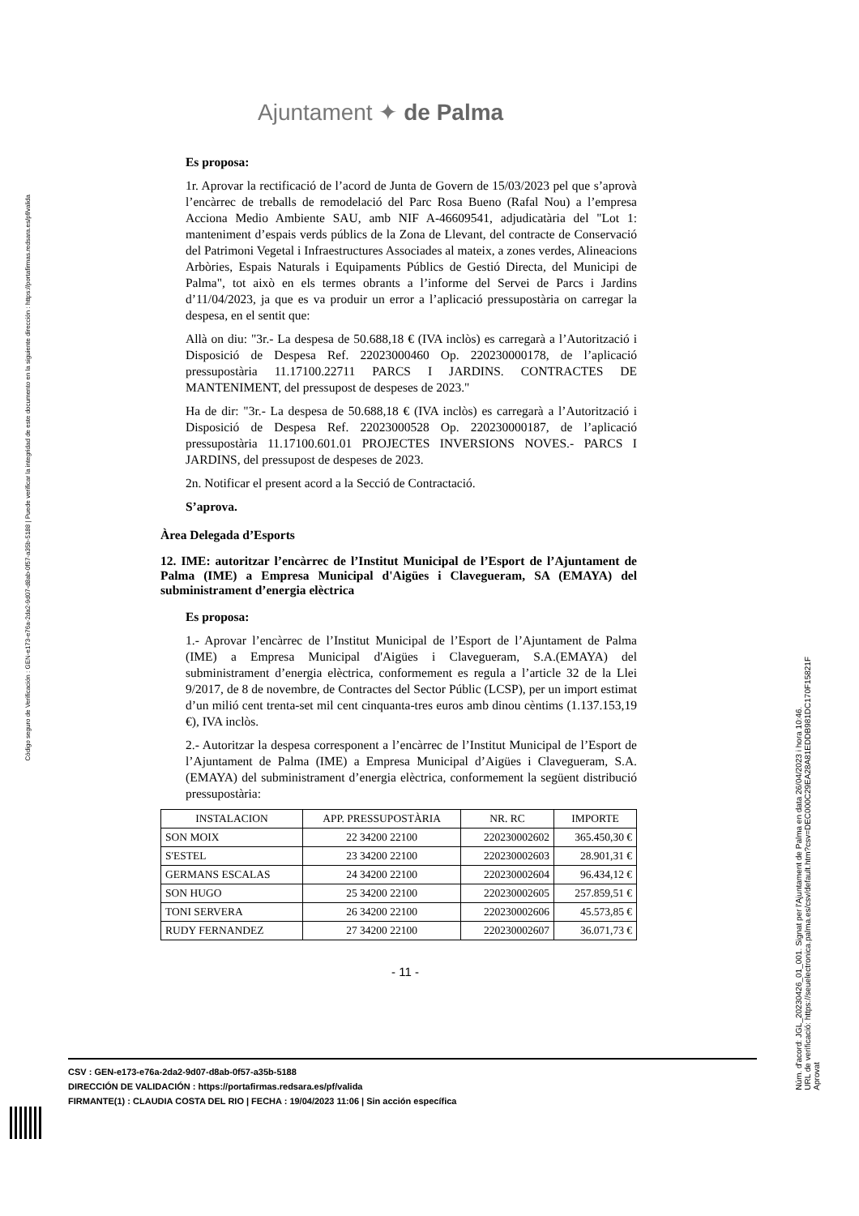Código seguro de Verificación : GEN-e173-e76a-2da2-9d07-d8ab-0f57-a35b-5188 | Puede verificar la integridad de este documento en la siguiente dirección : https://portafirmas.redsara.es/pf/valida
Ajuntament ✦ de Palma
Es proposa:
1r. Aprovar la rectificació de l’acord de Junta de Govern de 15/03/2023 pel que s’aprovà l’encàrrec de treballs de remodelació del Parc Rosa Bueno (Rafal Nou) a l’empresa Acciona Medio Ambiente SAU, amb NIF A-46609541, adjudicatària del "Lot 1: manteniment d’espais verds públics de la Zona de Llevant, del contracte de Conservació del Patrimoni Vegetal i Infraestructures Associades al mateix, a zones verdes, Alineacions Arbòries, Espais Naturals i Equipaments Públics de Gestió Directa, del Municipi de Palma", tot això en els termes obrants a l’informe del Servei de Parcs i Jardins d’11/04/2023, ja que es va produir un error a l’aplicació pressupostària on carregar la despesa, en el sentit que:
Allà on diu: "3r.- La despesa de 50.688,18 € (IVA inclòs) es carregarà a l’Autorització i Disposició de Despesa Ref. 22023000460 Op. 220230000178, de l’aplicació pressupostària 11.17100.22711 PARCS I JARDINS. CONTRACTES DE MANTENIMENT, del pressupost de despeses de 2023."
Ha de dir: "3r.- La despesa de 50.688,18 € (IVA inclòs) es carregarà a l’Autorització i Disposició de Despesa Ref. 22023000528 Op. 220230000187, de l’aplicació pressupostària 11.17100.601.01 PROJECTES INVERSIONS NOVES.- PARCS I JARDINS, del pressupost de despeses de 2023.
2n. Notificar el present acord a la Secció de Contractació.
S’aprova.
Àrea Delegada d’Esports
12. IME: autoritzar l’encàrrec de l’Institut Municipal de l’Esport de l’Ajuntament de Palma (IME) a Empresa Municipal d'Aigües i Clavegueram, SA (EMAYA) del subministrament d’energia elèctrica
Es proposa:
1.- Aprovar l’encàrrec de l’Institut Municipal de l’Esport de l’Ajuntament de Palma (IME) a Empresa Municipal d'Aigües i Clavegueram, S.A.(EMAYA) del subministrament d’energia elèctrica, conformement es regula a l’article 32 de la Llei 9/2017, de 8 de novembre, de Contractes del Sector Públic (LCSP), per un import estimat d’un milió cent trenta-set mil cent cinquanta-tres euros amb dinou cèntims (1.137.153,19 €), IVA inclòs.
2.- Autoritzar la despesa corresponent a l’encàrrec de l’Institut Municipal de l’Esport de l’Ajuntament de Palma (IME) a Empresa Municipal d’Aigües i Clavegueram, S.A.(EMAYA) del subministrament d’energia elèctrica, conformement la següent distribució pressupostària:
| INSTALACION | APP. PRESSUPOSTÀRIA | NR. RC | IMPORTE |
| --- | --- | --- | --- |
| SON MOIX | 22 34200 22100 | 220230002602 | 365.450,30 € |
| S'ESTEL | 23 34200 22100 | 220230002603 | 28.901,31 € |
| GERMANS ESCALAS | 24 34200 22100 | 220230002604 | 96.434,12 € |
| SON HUGO | 25 34200 22100 | 220230002605 | 257.859,51 € |
| TONI SERVERA | 26 34200 22100 | 220230002606 | 45.573,85 € |
| RUDY FERNANDEZ | 27 34200 22100 | 220230002607 | 36.071,73 € |
- 11 -
CSV : GEN-e173-e76a-2da2-9d07-d8ab-0f57-a35b-5188
DIRECCIÓN DE VALIDACIÓN : https://portafirmas.redsara.es/pf/valida
FIRMANTE(1) : CLAUDIA COSTA DEL RIO | FECHA : 19/04/2023 11:06 | Sin acción específica
Núm. d'acord: JGL_20230426_01_001. Signat per l'Ajuntament de Palma en data 26/04/2023 i hora 10:46.
URL de verificació: https://seuelectronica.palma.es/csv/default.htm?csv=DEC000C29EA28A81EDDB981DC170F15821F
Aprovat